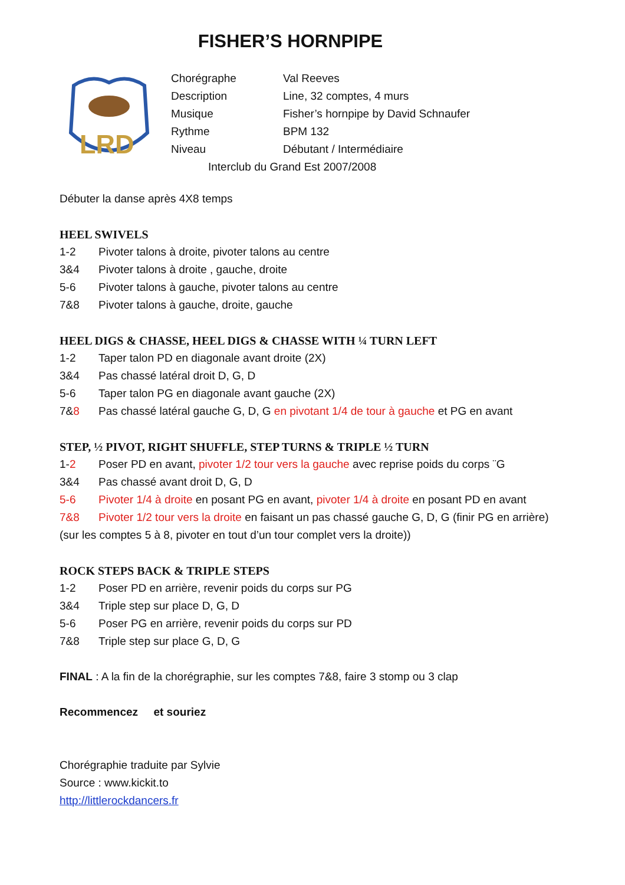FISHER’S HORNPIPE
LRD
Chorégraphe Val Reeves
Description Line, 32 comptes, 4 murs
Musique Fisher’s hornpipe by David Schnaufer
Rythme BPM 132
Niveau Débutant / Intermédiaire
Interclub du Grand Est 2007/2008
Débuter la danse après 4X8 temps
HEEL SWIVELS
1-2 Pivoter talons à droite, pivoter talons au centre
3&4 Pivoter talons à droite , gauche, droite
5-6 Pivoter talons à gauche, pivoter talons au centre
7&8 Pivoter talons à gauche, droite, gauche
HEEL DIGS & CHASSE, HEEL DIGS & CHASSE WITH ¼ TURN LEFT
1-2 Taper talon PD en diagonale avant droite (2X)
3&4 Pas chassé latéral droit D, G, D
5-6 Taper talon PG en diagonale avant gauche (2X)
7&8 Pas chassé latéral gauche G, D, G en pivotant 1/4 de tour à gauche et PG en avant
STEP, ½ PIVOT, RIGHT SHUFFLE, STEP TURNS & TRIPLE ½ TURN
1-2 Poser PD en avant, pivoter 1/2 tour vers la gauche avec reprise poids du corps ¨G
3&4 Pas chassé avant droit D, G, D
5-6 Pivoter 1/4 à droite en posant PG en avant, pivoter 1/4 à droite en posant PD en avant
7&8 Pivoter 1/2 tour vers la droite en faisant un pas chassé gauche G, D, G (finir PG en arrière)
(sur les comptes 5 à 8, pivoter en tout d’un tour complet vers la droite))
ROCK STEPS BACK & TRIPLE STEPS
1-2 Poser PD en arrière, revenir poids du corps sur PG
3&4 Triple step sur place D, G, D
5-6 Poser PG en arrière, revenir poids du corps sur PD
7&8 Triple step sur place G, D, G
FINAL : A la fin de la chorégraphie, sur les comptes 7&8, faire 3 stomp ou 3 clap
Recommencez et souriez
Chorégraphie traduite par Sylvie
Source : www.kickit.to
http://littlerockdancers.fr